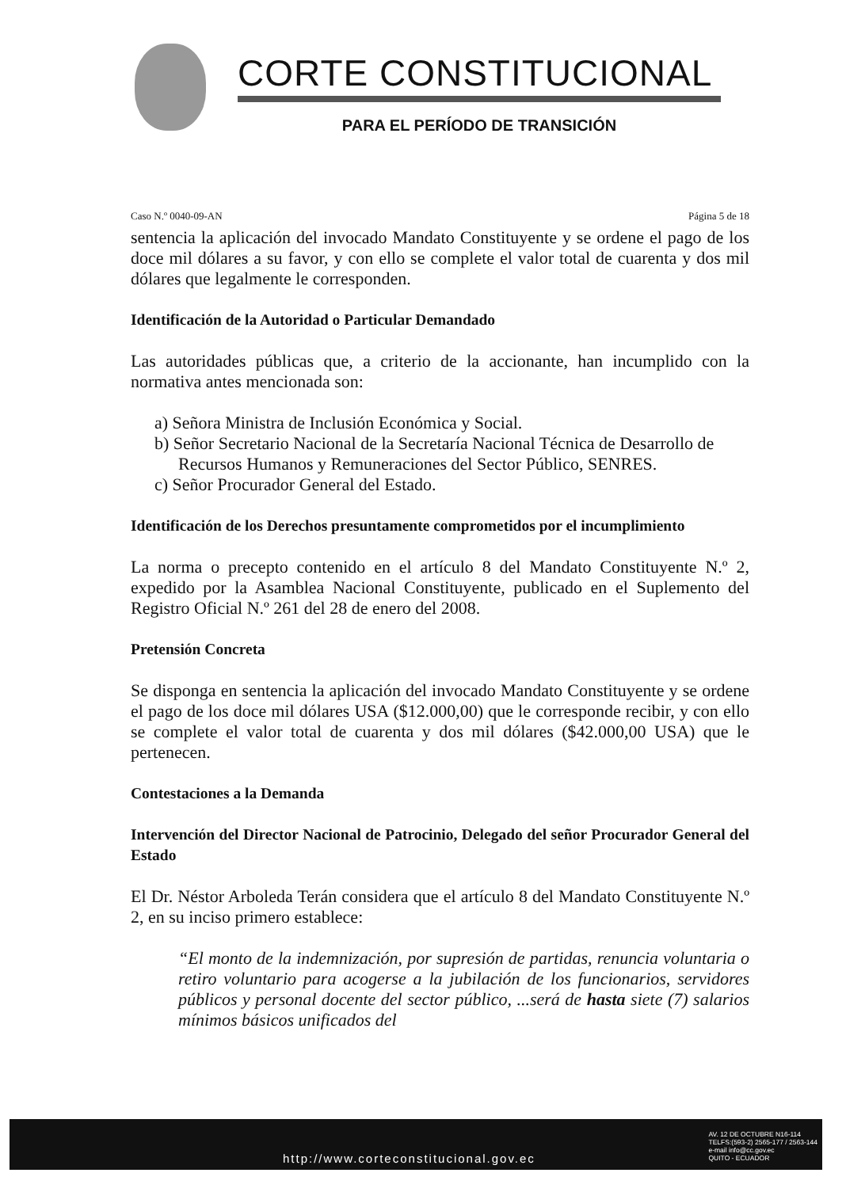CORTE CONSTITUCIONAL
PARA EL PERÍODO DE TRANSICIÓN
Caso N.º 0040-09-AN Página 5 de 18
sentencia la aplicación del invocado Mandato Constituyente y se ordene el pago de los doce mil dólares a su favor, y con ello se complete el valor total de cuarenta y dos mil dólares que legalmente le corresponden.
Identificación de la Autoridad o Particular Demandado
Las autoridades públicas que, a criterio de la accionante, han incumplido con la normativa antes mencionada son:
a) Señora Ministra de Inclusión Económica y Social.
b) Señor Secretario Nacional de la Secretaría Nacional Técnica de Desarrollo de Recursos Humanos y Remuneraciones del Sector Público, SENRES.
c) Señor Procurador General del Estado.
Identificación de los Derechos presuntamente comprometidos por el incumplimiento
La norma o precepto contenido en el artículo 8 del Mandato Constituyente N.º 2, expedido por la Asamblea Nacional Constituyente, publicado en el Suplemento del Registro Oficial N.º 261 del 28 de enero del 2008.
Pretensión Concreta
Se disponga en sentencia la aplicación del invocado Mandato Constituyente y se ordene el pago de los doce mil dólares USA ($12.000,00) que le corresponde recibir, y con ello se complete el valor total de cuarenta y dos mil dólares ($42.000,00 USA) que le pertenecen.
Contestaciones a la Demanda
Intervención del Director Nacional de Patrocinio, Delegado del señor Procurador General del Estado
El Dr. Néstor Arboleda Terán considera que el artículo 8 del Mandato Constituyente N.º 2, en su inciso primero establece:
“El monto de la indemnización, por supresión de partidas, renuncia voluntaria o retiro voluntario para acogerse a la jubilación de los funcionarios, servidores públicos y personal docente del sector público, ...será de hasta siete (7) salarios mínimos básicos unificados del
http://www.corteconstitucional.gov.ec AV. 12 DE OCTUBRE N16-114
TELFS:(593-2) 2565-177 / 2563-144
e-mail info@cc.gov.ec
QUITO - ECUADOR